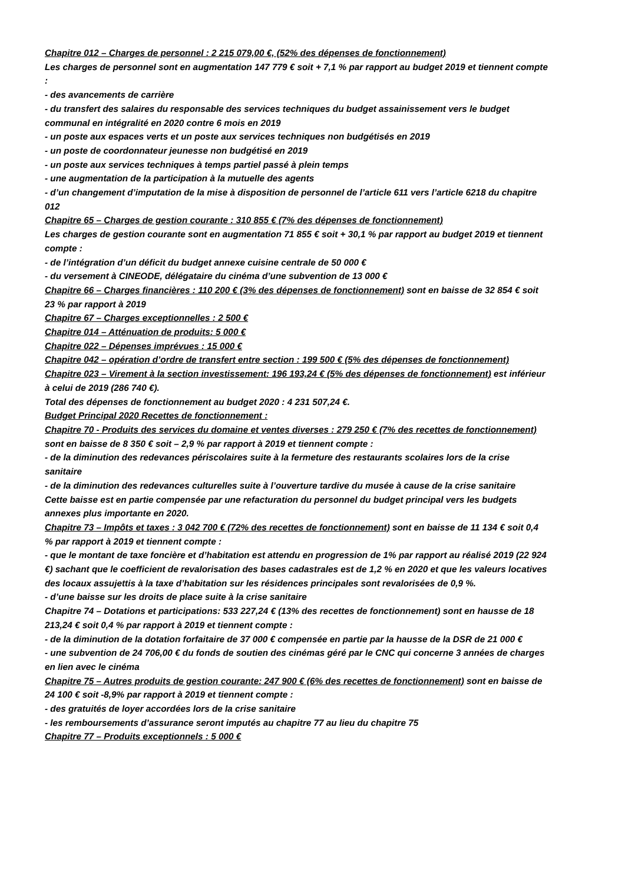Chapitre 012 – Charges de personnel : 2 215 079,00 €, (52% des dépenses de fonctionnement)
Les charges de personnel sont en augmentation 147 779 € soit + 7,1 % par rapport au budget 2019 et tiennent compte :
- des avancements de carrière
- du transfert des salaires du responsable des services techniques du budget assainissement vers le budget communal en intégralité en 2020 contre 6 mois en 2019
- un poste aux espaces verts et un poste aux services techniques non budgétisés en 2019
- un poste de coordonnateur jeunesse non budgétisé en 2019
- un poste aux services techniques à temps partiel passé à plein temps
- une augmentation de la participation à la mutuelle des agents
- d’un changement d’imputation de la mise à disposition de personnel de l’article 611 vers l’article 6218 du chapitre 012
Chapitre 65 – Charges de gestion courante : 310 855 € (7% des dépenses de fonctionnement)
Les charges de gestion courante sont en augmentation 71 855 € soit + 30,1 % par rapport au budget 2019 et tiennent compte :
- de l’intégration d’un déficit du budget annexe cuisine centrale de 50 000 €
- du versement à CINEODE, délégataire du cinéma d’une subvention de 13 000 €
Chapitre 66 – Charges financières : 110 200 € (3% des dépenses de fonctionnement) sont en baisse de 32 854 € soit 23 % par rapport à 2019
Chapitre 67 – Charges exceptionnelles : 2 500 €
Chapitre 014 – Atténuation de produits: 5 000 €
Chapitre 022 – Dépenses imprévues : 15 000 €
Chapitre 042 – opération d’ordre de transfert entre section : 199 500 € (5% des dépenses de fonctionnement)
Chapitre 023 – Virement à la section investissement: 196 193,24 € (5% des dépenses de fonctionnement) est inférieur à celui de 2019 (286 740 €).
Total des dépenses de fonctionnement au budget 2020 : 4 231 507,24 €.
Budget Principal 2020 Recettes de fonctionnement :
Chapitre 70 - Produits des services du domaine et ventes diverses : 279 250 € (7% des recettes de fonctionnement) sont en baisse de 8 350 € soit – 2,9 % par rapport à 2019 et tiennent compte :
- de la diminution des redevances périscolaires suite à la fermeture des restaurants scolaires lors de la crise sanitaire
- de la diminution des redevances culturelles suite à l’ouverture tardive du musée à cause de la crise sanitaire
Cette baisse est en partie compensée par une refacturation du personnel du budget principal vers les budgets annexes plus importante en 2020.
Chapitre 73 – Impôts et taxes : 3 042 700 € (72% des recettes de fonctionnement) sont en baisse de 11 134 € soit 0,4 % par rapport à 2019 et tiennent compte :
- que le montant de taxe foncière et d’habitation est attendu en progression de 1% par rapport au réalisé 2019 (22 924 €) sachant que le coefficient de revalorisation des bases cadastrales est de 1,2 % en 2020 et que les valeurs locatives des locaux assujettis à la taxe d’habitation sur les résidences principales sont revalorisées de 0,9 %.
- d’une baisse sur les droits de place suite à la crise sanitaire
Chapitre 74 – Dotations et participations: 533 227,24 € (13% des recettes de fonctionnement) sont en hausse de 18 213,24 € soit 0,4 % par rapport à 2019 et tiennent compte :
- de la diminution de la dotation forfaitaire de 37 000 € compensée en partie par la hausse de la DSR de 21 000 €
- une subvention de 24 706,00 € du fonds de soutien des cinémas géré par le CNC qui concerne 3 années de charges en lien avec le cinéma
Chapitre 75 – Autres produits de gestion courante: 247 900 € (6% des recettes de fonctionnement) sont en baisse de 24 100 € soit -8,9% par rapport à 2019 et tiennent compte :
- des gratuités de loyer accordées lors de la crise sanitaire
- les remboursements d’assurance seront imputés au chapitre 77 au lieu du chapitre 75
Chapitre 77 – Produits exceptionnels : 5 000 €